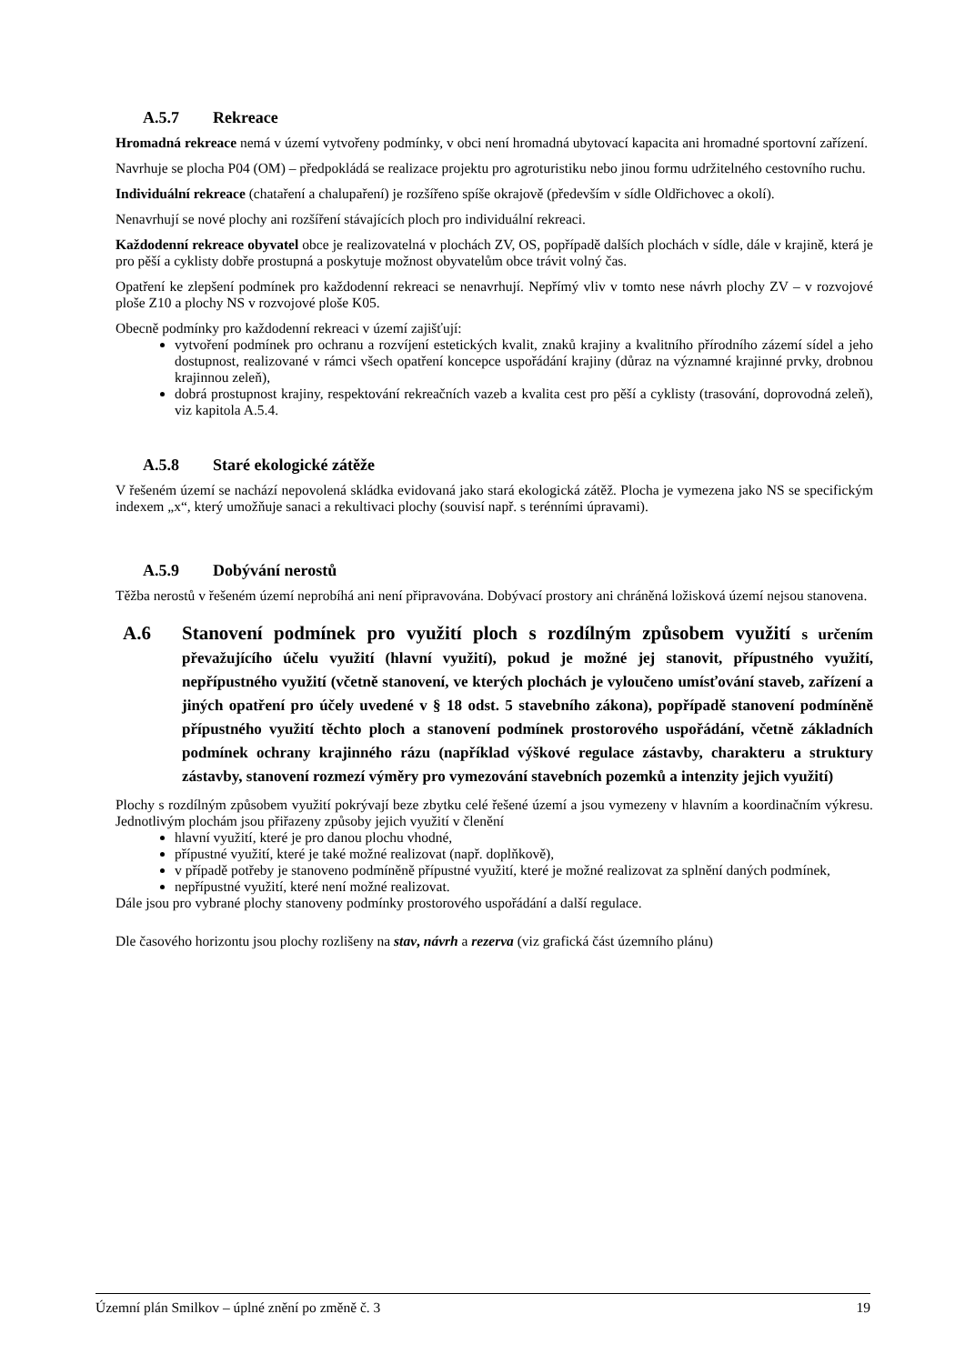A.5.7 Rekreace
Hromadná rekreace nemá v území vytvořeny podmínky, v obci není hromadná ubytovací kapacita ani hromadné sportovní zařízení.
Navrhuje se plocha P04 (OM) – předpokládá se realizace projektu pro agroturistiku nebo jinou formu udržitelného cestovního ruchu.
Individuální rekreace (chataření a chalupaření) je rozšířeno spíše okrajově (především v sídle Oldřichovec a okolí).
Nenavrhují se nové plochy ani rozšíření stávajících ploch pro individuální rekreaci.
Každodenní rekreace obyvatel obce je realizovatelná v plochách ZV, OS, popřípadě dalších plochách v sídle, dále v krajině, která je pro pěší a cyklisty dobře prostupná a poskytuje možnost obyvatelům obce trávit volný čas.
Opatření ke zlepšení podmínek pro každodenní rekreaci se nenavrhují. Nepřímý vliv v tomto nese návrh plochy ZV – v rozvojové ploše Z10 a plochy NS v rozvojové ploše K05.
Obecně podmínky pro každodenní rekreaci v území zajišťují:
vytvoření podmínek pro ochranu a rozvíjení estetických kvalit, znaků krajiny a kvalitního přírodního zázemí sídel a jeho dostupnost, realizované v rámci všech opatření koncepce uspořádání krajiny (důraz na významné krajinné prvky, drobnou krajinnou zeleň),
dobrá prostupnost krajiny, respektování rekreačních vazeb a kvalita cest pro pěší a cyklisty (trasování, doprovodná zeleň), viz kapitola A.5.4.
A.5.8 Staré ekologické zátěže
V řešeném území se nachází nepovolená skládka evidovaná jako stará ekologická zátěž. Plocha je vymezena jako NS se specifickým indexem „x“, který umožňuje sanaci a rekultivaci plochy (souvisí např. s terénními úpravami).
A.5.9 Dobývání nerostů
Těžba nerostů v řešeném území neprobíhá ani není připravována. Dobývací prostory ani chráněná ložisková území nejsou stanovena.
A.6 Stanovení podmínek pro využití ploch s rozdílným způsobem využití s určením převažujícího účelu využití (hlavní využití), pokud je možné jej stanovit, přípustného využití, nepřípustného využití (včetně stanovení, ve kterých plochách je vyloučeno umísťování staveb, zařízení a jiných opatření pro účely uvedené v § 18 odst. 5 stavebního zákona), popřípadě stanovení podmíněně přípustného využití těchto ploch a stanovení podmínek prostorového uspořádání, včetně základních podmínek ochrany krajinného rázu (například výškové regulace zástavby, charakteru a struktury zástavby, stanovení rozmezí výměry pro vymezování stavebních pozemků a intenzity jejich využití)
Plochy s rozdílným způsobem využití pokrývají beze zbytku celé řešené území a jsou vymezeny v hlavním a koordinačním výkresu. Jednotlivým plochám jsou přiřazeny způsoby jejich využití v členění
hlavní využití, které je pro danou plochu vhodné,
přípustné využití, které je také možné realizovat (např. doplňkově),
v případě potřeby je stanoveno podmíněně přípustné využití, které je možné realizovat za splnění daných podmínek,
nepřípustné využití, které není možné realizovat.
Dále jsou pro vybrané plochy stanoveny podmínky prostorového uspořádání a další regulace.
Dle časového horizontu jsou plochy rozlišeny na stav, návrh a rezerva (viz grafická část územního plánu)
Územní plán Smilkov – úplné znění po změně č. 3 19